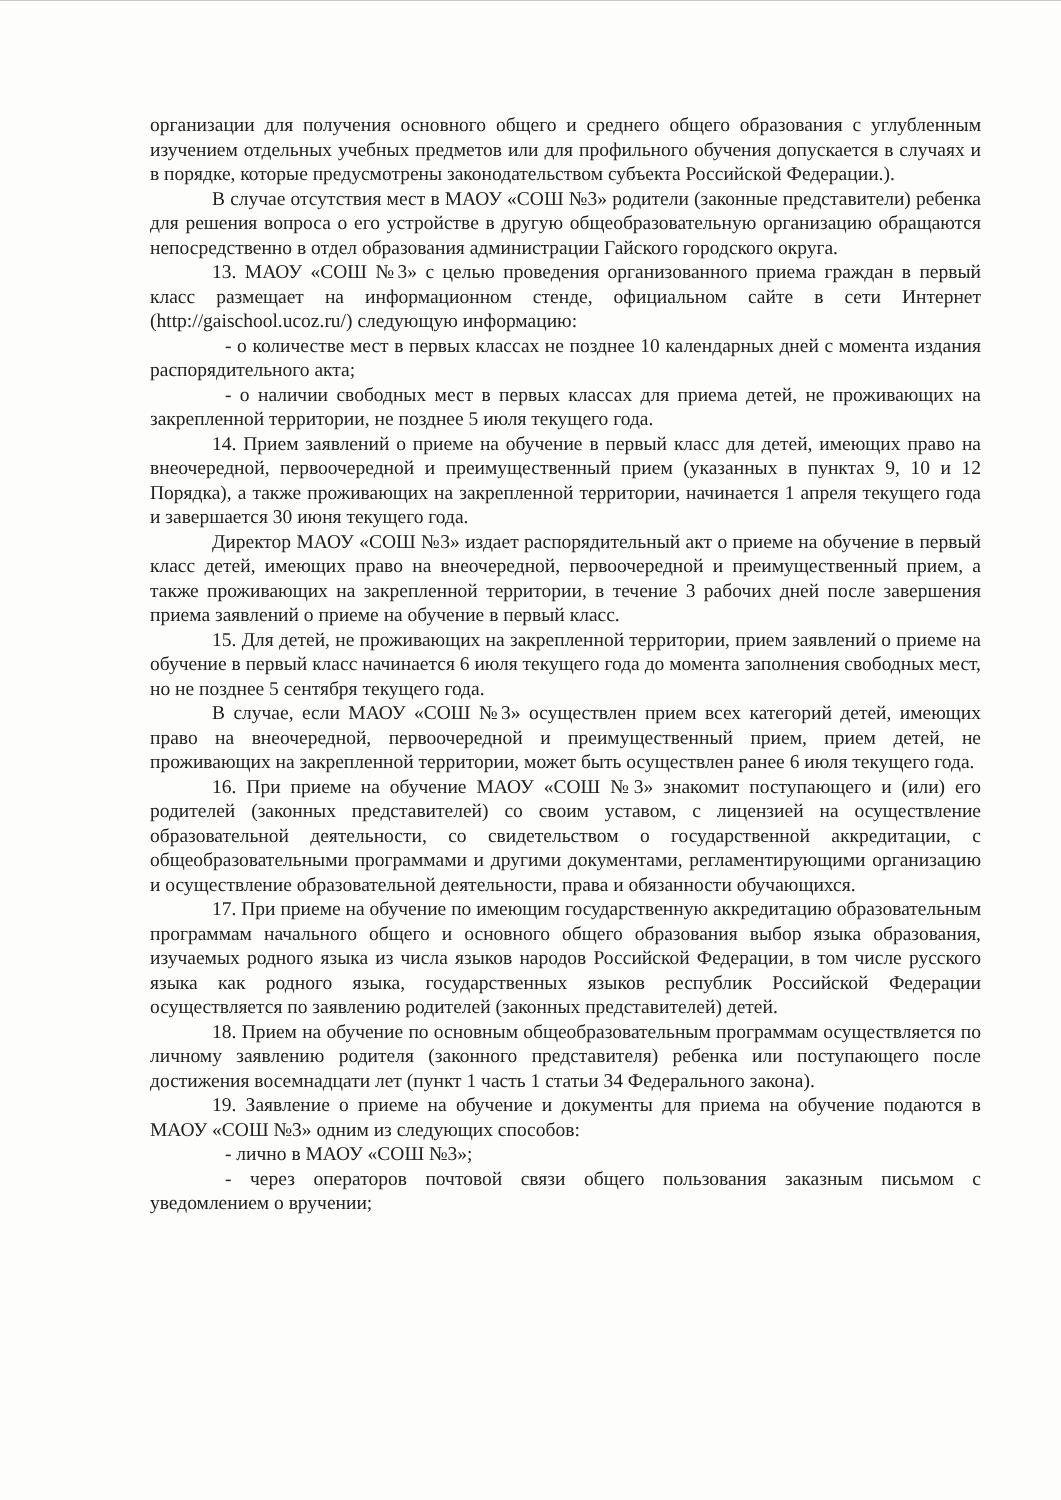организации для получения основного общего и среднего общего образования с углубленным изучением отдельных учебных предметов или для профильного обучения допускается в случаях и в порядке, которые предусмотрены законодательством субъекта Российской Федерации.).
В случае отсутствия мест в МАОУ «СОШ №3» родители (законные представители) ребенка для решения вопроса о его устройстве в другую общеобразовательную организацию обращаются непосредственно в отдел образования администрации Гайского городского округа.
13. МАОУ «СОШ №3» с целью проведения организованного приема граждан в первый класс размещает на информационном стенде, официальном сайте в сети Интернет (http://gaischool.ucoz.ru/) следующую информацию:
- о количестве мест в первых классах не позднее 10 календарных дней с момента издания распорядительного акта;
- о наличии свободных мест в первых классах для приема детей, не проживающих на закрепленной территории, не позднее 5 июля текущего года.
14. Прием заявлений о приеме на обучение в первый класс для детей, имеющих право на внеочередной, первоочередной и преимущественный прием (указанных в пунктах 9, 10 и 12 Порядка), а также проживающих на закрепленной территории, начинается 1 апреля текущего года и завершается 30 июня текущего года.
Директор МАОУ «СОШ №3» издает распорядительный акт о приеме на обучение в первый класс детей, имеющих право на внеочередной, первоочередной и преимущественный прием, а также проживающих на закрепленной территории, в течение 3 рабочих дней после завершения приема заявлений о приеме на обучение в первый класс.
15. Для детей, не проживающих на закрепленной территории, прием заявлений о приеме на обучение в первый класс начинается 6 июля текущего года до момента заполнения свободных мест, но не позднее 5 сентября текущего года.
В случае, если МАОУ «СОШ №3» осуществлен прием всех категорий детей, имеющих право на внеочередной, первоочередной и преимущественный прием, прием детей, не проживающих на закрепленной территории, может быть осуществлен ранее 6 июля текущего года.
16. При приеме на обучение МАОУ «СОШ №3» знакомит поступающего и (или) его родителей (законных представителей) со своим уставом, с лицензией на осуществление образовательной деятельности, со свидетельством о государственной аккредитации, с общеобразовательными программами и другими документами, регламентирующими организацию и осуществление образовательной деятельности, права и обязанности обучающихся.
17. При приеме на обучение по имеющим государственную аккредитацию образовательным программам начального общего и основного общего образования выбор языка образования, изучаемых родного языка из числа языков народов Российской Федерации, в том числе русского языка как родного языка, государственных языков республик Российской Федерации осуществляется по заявлению родителей (законных представителей) детей.
18. Прием на обучение по основным общеобразовательным программам осуществляется по личному заявлению родителя (законного представителя) ребенка или поступающего после достижения восемнадцати лет (пункт 1 часть 1 статьи 34 Федерального закона).
19. Заявление о приеме на обучение и документы для приема на обучение подаются в МАОУ «СОШ №3» одним из следующих способов:
- лично в МАОУ «СОШ №3»;
- через операторов почтовой связи общего пользования заказным письмом с уведомлением о вручении;